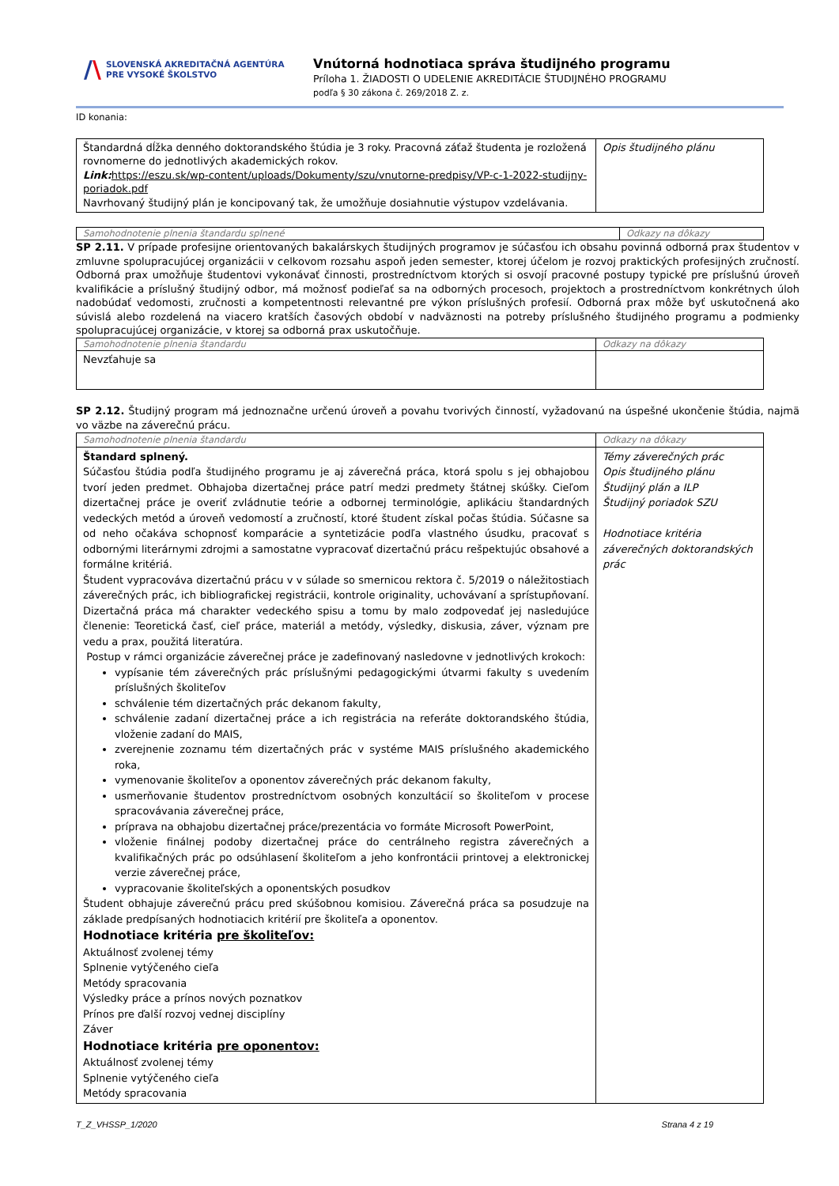/\
SLOVENSKÁ AKREDITAČNÁ AGENTÚRA
PRE VYSOKÉ ŠKOLSTVO
Vnútorná hodnotiaca správa študijného programu
Príloha 1. ŽIADOSTI O UDELENIE AKREDITÁCIE ŠTUDIJNÉHO PROGRAMU
podľa § 30 zákona č. 269/2018 Z. z.
ID konania:
| Štandardná dĺžka denného doktorandského štúdia je 3 roky. Pracovná záťaž študenta je rozložená rovnomerne do jednotlivých akademických rokov. Link: https://eszu.sk/wp-content/uploads/Dokumenty/szu/vnutorne-predpisy/VP-c-1-2022-studijny-poriadok.pdf Navrhovaný študijný plán je koncipovaný tak, že umožňuje dosiahnutie výstupov vzdelávania. | Opis študijného plánu |
| Samohodnotenie plnenia štandardu splnené | Odkazy na dôkazy |
SP 2.11. V prípade profesijne orientovaných bakalárskych študijných programov je súčasťou ich obsahu povinná odborná prax študentov v zmluvne spolupracujúcej organizácii v celkovom rozsahu aspoň jeden semester, ktorej účelom je rozvoj praktických profesijných zručností. Odborná prax umožňuje študentovi vykonávať činnosti, prostredníctvom ktorých si osvojí pracovné postupy typické pre príslušnú úroveň kvalifikácie a príslušný študijný odbor, má možnosť podieľať sa na odborných procesoch, projektoch a prostredníctvom konkrétnych úloh nadobúdať vedomosti, zručnosti a kompetentnosti relevantné pre výkon príslušných profesií. Odborná prax môže byť uskutočnená ako súvislá alebo rozdelená na viacero kratších časových období v nadväznosti na potreby príslušného študijného programu a podmienky spolupracujúcej organizácie, v ktorej sa odborná prax uskutočňuje.
| Samohodnotenie plnenia štandardu | Odkazy na dôkazy |
| Nevzťahuje sa | |
SP 2.12. Študijný program má jednoznačne určenú úroveň a povahu tvorivých činností, vyžadovanú na úspešné ukončenie štúdia, najmä vo väzbe na záverečnú prácu.
| Samohodnotenie plnenia štandardu | Odkazy na dôkazy |
| Štandard splnený. Súčasťou štúdia podľa študijného programu je aj záverečná práca, ktorá spolu s jej obhajobou tvorí jeden predmet. Obhajoba dizertačnej práce patrí medzi predmety štátnej skúšky. Cieľom dizertačnej práce je overiť zvládnutie teórie a odbornej terminológie, aplikáciu štandardných vedeckých metód a úroveň vedomostí a zručností, ktoré študent získal počas štúdia. Súčasne sa od neho očakáva schopnosť komparácie a syntetizácie podľa vlastného úsudku, pracovať s odbornými literárnymi zdrojmi a samostatne vypracovať dizertačnú prácu rešpektujúc obsahové a formálne kritériá. Študent vypracováva dizertačnú prácu v v súlade so smernicou rektora č. 5/2019 o náležitostiach záverečných prác, ich bibliografickej registrácii, kontrole originality, uchovávaní a sprístupňovaní. Dizertačná práca má charakter vedeckého spisu a tomu by malo zodpovedať jej nasledujúce členenie: Teoretická časť, cieľ práce, materiál a metódy, výsledky, diskusia, záver, význam pre vedu a prax, použitá literatúra. Postup v rámci organizácie záverečnej práce je zadefinovaný nasledovne v jednotlivých krokoch: vypísanie tém záverečných prác príslušnými pedagogickými útvarmi fakulty s uvedením príslušných školiteľov schválenie tém dizertačných prác dekanom fakulty, schválenie zadaní dizertačnej práce a ich registrácia na referáte doktorandského štúdia, vloženie zadaní do MAIS, zverejnenie zoznamu tém dizertačných prác v systéme MAIS príslušného akademického roka, vymenovanie školiteľov a oponentov záverečných prác dekanom fakulty, usmerňovanie študentov prostredníctvom osobných konzultácií so školiteľom v procese spracovávania záverečnej práce, príprava na obhajobu dizertačnej práce/prezentácia vo formáte Microsoft PowerPoint, vloženie finálnej podoby dizertačnej práce do centrálneho registra záverečných a kvalifikačných prác po odsúhlasení školiteľom a jeho konfrontácii printovej a elektronickej verzie záverečnej práce, vypracovanie školiteľských a oponentských posudkov Študent obhajuje záverečnú prácu pred skúšobnou komisiou. Záverečná práca sa posudzuje na základe predpísaných hodnotiacich kritérií pre školiteľa a oponentov. Hodnotiace kritéria pre školiteľov: Aktuálnosť zvolenej témy Splnenie vytýčeného cieľa Metódy spracovania Výsledky práce a prínos nových poznatkov Prínos pre ďalší rozvoj vednej disciplíny Záver Hodnotiace kritéria pre oponentov: Aktuálnosť zvolenej témy Splnenie vytýčeného cieľa Metódy spracovania | Témy záverečných prác Opis študijného plánu Študijný plán a ILP Študijný poriadok SZU Hodnotiace kritéria záverečných doktorandských prác |
T_Z_VHSSP_1/2020 Strana 4 z 19